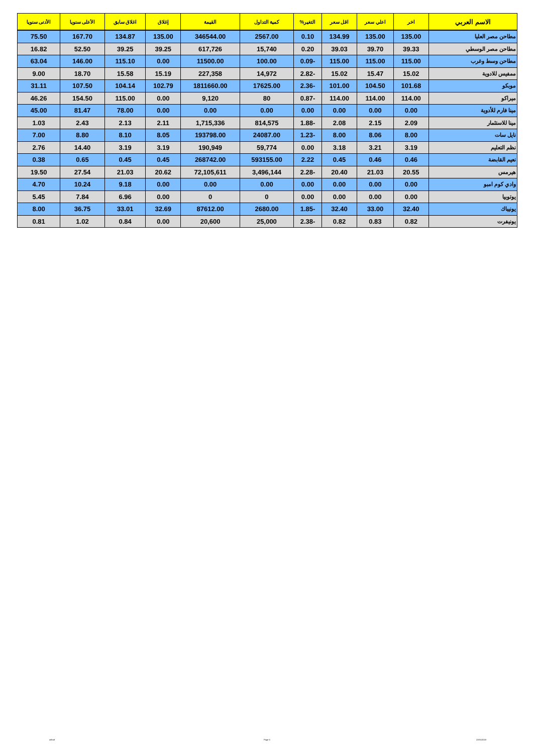| الاسم العربي | اخر | اعلي سعر | اقل سعر | التغير% | كمية التداول | القيمة | إغلاق | اغلاق سابق | الأعلى سنويا | الأدنى سنويا |
| --- | --- | --- | --- | --- | --- | --- | --- | --- | --- | --- |
| مطاحن مصر العليا | 135.00 | 135.00 | 134.99 | 0.10 | 2567.00 | 346544.00 | 135.00 | 134.87 | 167.70 | 75.50 |
| مطاحن مصر الوسطي | 39.33 | 39.70 | 39.03 | 0.20 | 15,740 | 617,726 | 39.25 | 39.25 | 52.50 | 16.82 |
| مطاحن وسط وغرب | 115.00 | 115.00 | 115.00 | -0.09 | 100.00 | 11500.00 | 0.00 | 115.10 | 146.00 | 63.04 |
| ممفيس للادوية | 15.02 | 15.47 | 15.02 | -2.82 | 14,972 | 227,358 | 15.19 | 15.58 | 18.70 | 9.00 |
| موبكو | 101.68 | 104.50 | 101.00 | -2.36 | 17625.00 | 1811660.00 | 102.79 | 104.14 | 107.50 | 31.11 |
| ميراكو | 114.00 | 114.00 | 114.00 | -0.87 | 80 | 9,120 | 0.00 | 115.00 | 154.50 | 46.26 |
| مينا فارم للأدوية | 0.00 | 0.00 | 0.00 | 0.00 | 0.00 | 0.00 | 0.00 | 78.00 | 81.47 | 45.00 |
| مينا للاستثمار | 2.09 | 2.15 | 2.08 | -1.88 | 814,575 | 1,715,336 | 2.11 | 2.13 | 2.43 | 1.03 |
| نايل سات | 8.00 | 8.06 | 8.00 | -1.23 | 24087.00 | 193798.00 | 8.05 | 8.10 | 8.80 | 7.00 |
| نظم التعليم | 3.19 | 3.21 | 3.18 | 0.00 | 59,774 | 190,949 | 3.19 | 3.19 | 14.40 | 2.76 |
| نعيم القابضة | 0.46 | 0.46 | 0.45 | 2.22 | 593155.00 | 268742.00 | 0.45 | 0.45 | 0.65 | 0.38 |
| هيرمس | 20.55 | 21.03 | 20.40 | -2.28 | 3,496,144 | 72,105,611 | 20.62 | 21.03 | 27.54 | 19.50 |
| وادي كوم امبو | 0.00 | 0.00 | 0.00 | 0.00 | 0.00 | 0.00 | 0.00 | 9.18 | 10.24 | 4.70 |
| يوتوبيا | 0.00 | 0.00 | 0.00 | 0.00 | 0 | 0 | 0.00 | 6.96 | 7.84 | 5.45 |
| يونيباك | 32.40 | 33.00 | 32.40 | -1.85 | 2680.00 | 87612.00 | 32.69 | 33.01 | 36.75 | 8.00 |
| يونيفرت | 0.82 | 0.83 | 0.82 | -2.38 | 25,000 | 20,600 | 0.00 | 0.84 | 1.02 | 0.81 |
ashraf Page 5 22/01/2018